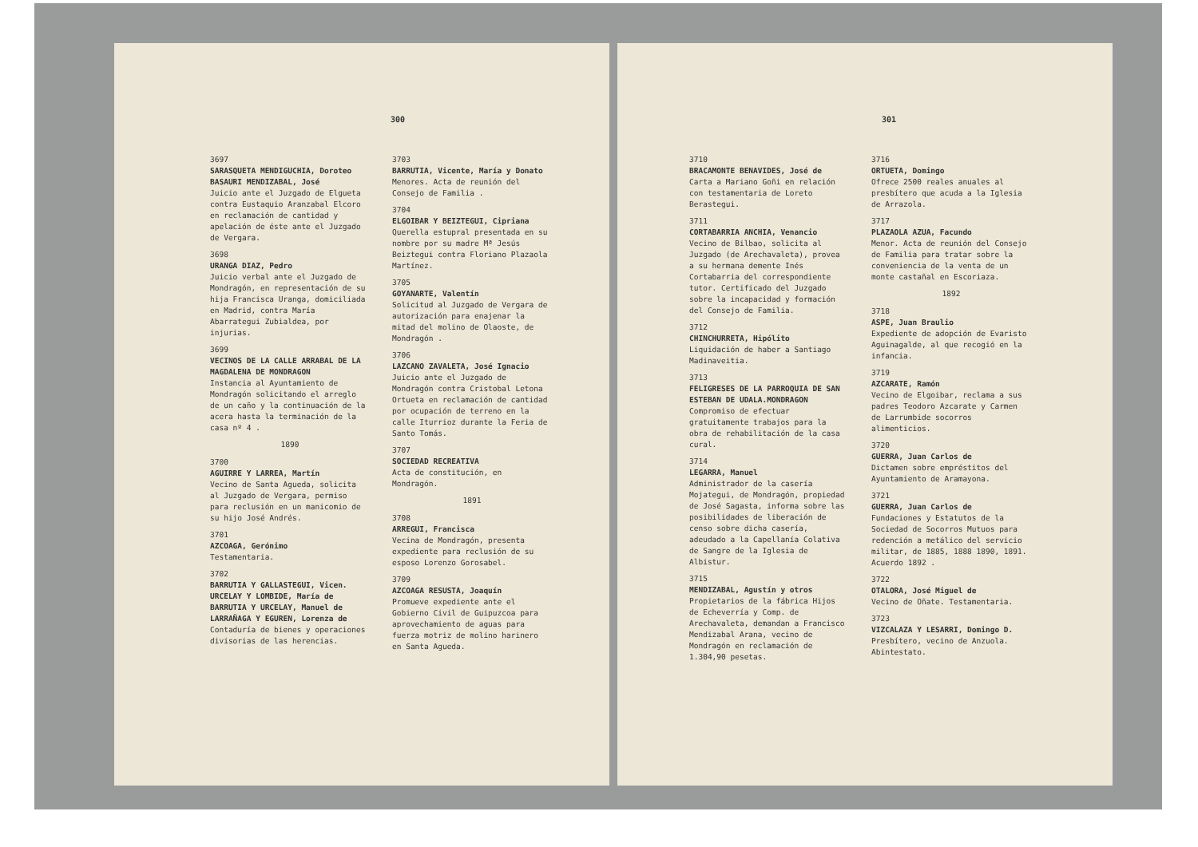300
3697
SARASQUETA MENDIGUCHIA, Doroteo
BASAURI MENDIZABAL, José
Juicio ante el Juzgado de Elgueta contra Eustaquio Aranzabal Elcoro en reclamación de cantidad y apelación de éste ante el Juzgado de Vergara.
3698
URANGA DIAZ, Pedro
Juicio verbal ante el Juzgado de Mondragón, en representación de su hija Francisca Uranga, domiciliada en Madrid, contra María Abarrategui Zubialdea, por injurias.
3699
VECINOS DE LA CALLE ARRABAL DE LA MAGDALENA DE MONDRAGON
Instancia al Ayuntamiento de Mondragón solicitando el arreglo de un caño y la continuación de la acera hasta la terminación de la casa nº 4 .
1890
3700
AGUIRRE Y LARREA, Martín
Vecino de Santa Agueda, solicita al Juzgado de Vergara, permiso para reclusión en un manicomio de su hijo José Andrés.
3701
AZCOAGA, Gerónimo
Testamentaria.
3702
BARRUTIA Y GALLASTEGUI, Vicen.
URCELAY Y LOMBIDE, María de
BARRUTIA Y URCELAY, Manuel de
LARRAÑAGA Y EGUREN, Lorenza de
Contaduría de bienes y operaciones divisorias de las herencias.
3703
BARRUTIA, Vicente, María y Donato
Menores. Acta de reunión del Consejo de Familia .
3704
ELGOIBAR Y BEIZTEGUI, Cipriana
Querella estupral presentada en su nombre por su madre Mª Jesús Beiztegui contra Floriano Plazaola Martínez.
3705
GOYANARTE, Valentín
Solicitud al Juzgado de Vergara de autorización para enajenar la mitad del molino de Olaoste, de Mondragón .
3706
LAZCANO ZAVALETA, José Ignacio
Juicio ante el Juzgado de Mondragón contra Cristobal Letona Ortueta en reclamación de cantidad por ocupación de terreno en la calle Iturrioz durante la Feria de Santo Tomás.
3707
SOCIEDAD RECREATIVA
Acta de constitución, en Mondragón.
1891
3708
ARREGUI, Francisca
Vecina de Mondragón, presenta expediente para reclusión de su esposo Lorenzo Gorosabel.
3709
AZCOAGA RESUSTA, Joaquín
Promueve expediente ante el Gobierno Civil de Guipuzcoa para aprovechamiento de aguas para fuerza motriz de molino harinero en Santa Agueda.
301
3710
BRACAMONTE BENAVIDES, José de
Carta a Mariano Goñi en relación con testamentaria de Loreto Berastegui.
3711
CORTABARRIA ANCHIA, Venancio
Vecino de Bilbao, solicita al Juzgado (de Arechavaleta), provea a su hermana demente Inés Cortabarria del correspondiente tutor. Certificado del Juzgado sobre la incapacidad y formación del Consejo de Familia.
3712
CHINCHURRETA, Hipólito
Liquidación de haber a Santiago Madinaveitia.
3713
FELIGRESES DE LA PARROQUIA DE SAN ESTEBAN DE UDALA.MONDRAGON
Compromiso de efectuar gratuitamente trabajos para la obra de rehabilitación de la casa cural.
3714
LEGARRA, Manuel
Administrador de la casería Mojategui, de Mondragón, propiedad de José Sagasta, informa sobre las posibilidades de liberación de censo sobre dicha casería, adeudado a la Capellanía Colativa de Sangre de la Iglesia de Albistur.
3715
MENDIZABAL, Agustín y otros
Propietarios de la fábrica Hijos de Echeverría y Comp. de Arechavaleta, demandan a Francisco Mendizabal Arana, vecino de Mondragón en reclamación de 1.304,90 pesetas.
3716
ORTUETA, Domingo
Ofrece 2500 reales anuales al presbítero que acuda a la Iglesia de Arrazola.
3717
PLAZAOLA AZUA, Facundo
Menor. Acta de reunión del Consejo de Familia para tratar sobre la conveniencia de la venta de un monte castañal en Escoriaza.
1892
3718
ASPE, Juan Braulio
Expediente de adopción de Evaristo Aguinagalde, al que recogió en la infancia.
3719
AZCARATE, Ramón
Vecino de Elgoibar, reclama a sus padres Teodoro Azcarate y Carmen de Larrumbide socorros alimenticios.
3720
GUERRA, Juan Carlos de
Dictamen sobre empréstitos del Ayuntamiento de Aramayona.
3721
GUERRA, Juan Carlos de
Fundaciones y Estatutos de la Sociedad de Socorros Mutuos para redención a metálico del servicio militar, de 1885, 1888 1890, 1891. Acuerdo 1892 .
3722
OTALORA, José Miguel de
Vecino de Oñate. Testamentaria.
3723
VIZCALAZA Y LESARRI, Domingo D.
Presbítero, vecino de Anzuola. Abintestato.